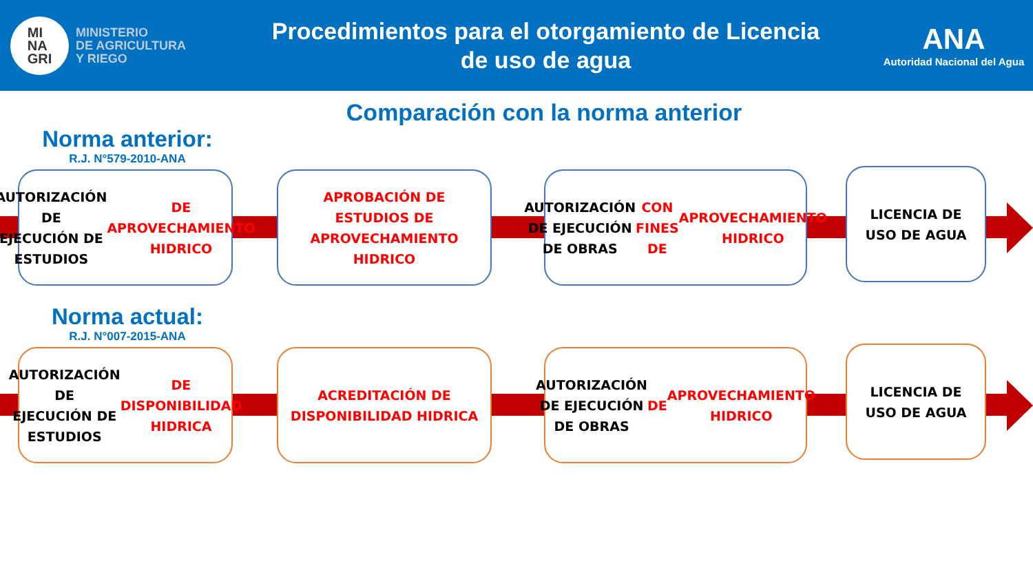MI
NA
GRI
MINISTERIO
DE AGRICULTURA
Y RIEGO
Procedimientos para el otorgamiento de Licencia
de uso de agua
ANA
Autoridad Nacional del Agua
Comparación con la norma anterior
Norma anterior:
R.J. N°579-2010-ANA
AUTORIZACIÓN DE
EJECUCIÓN DE ESTUDIOS
DE APROVECHAMIENTO
HIDRICO
APROBACIÓN DE
ESTUDIOS DE
APROVECHAMIENTO
HIDRICO
AUTORIZACIÓN DE EJECUCIÓN
DE OBRAS CON FINES DE
APROVECHAMIENTO HIDRICO
LICENCIA DE
USO DE AGUA
Norma actual:
R.J. N°007-2015-ANA
AUTORIZACIÓN DE
EJECUCIÓN DE ESTUDIOS
DE DISPONIBILIDAD
HIDRICA
ACREDITACIÓN DE
DISPONIBILIDAD HIDRICA
AUTORIZACIÓN DE EJECUCIÓN
DE OBRAS DE
APROVECHAMIENTO HIDRICO
LICENCIA DE
USO DE AGUA